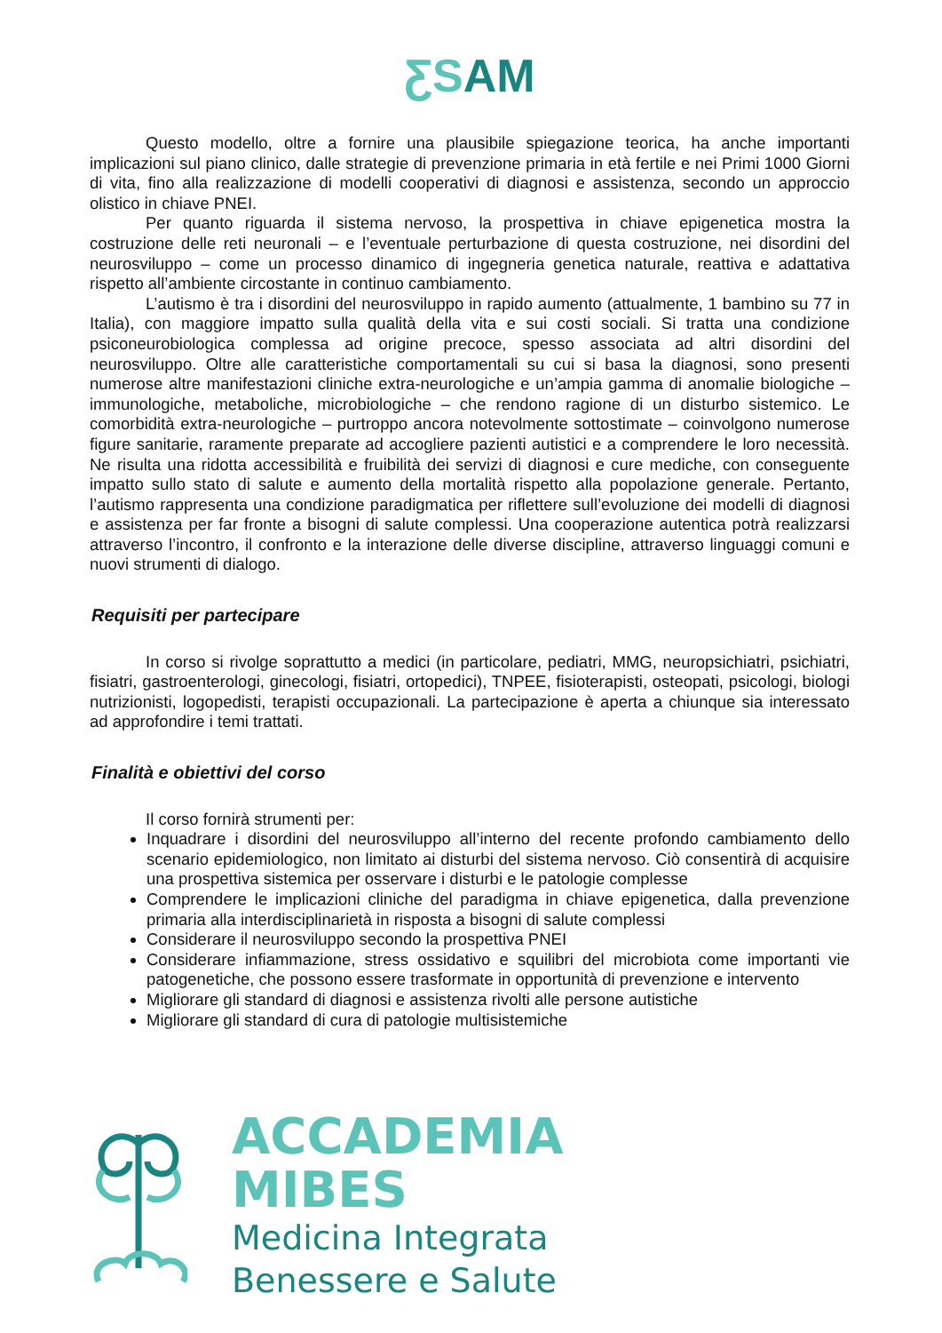ƸSAM
Questo modello, oltre a fornire una plausibile spiegazione teorica, ha anche importanti implicazioni sul piano clinico, dalle strategie di prevenzione primaria in età fertile e nei Primi 1000 Giorni di vita, fino alla realizzazione di modelli cooperativi di diagnosi e assistenza, secondo un approccio olistico in chiave PNEI.
Per quanto riguarda il sistema nervoso, la prospettiva in chiave epigenetica mostra la costruzione delle reti neuronali – e l’eventuale perturbazione di questa costruzione, nei disordini del neurosviluppo – come un processo dinamico di ingegneria genetica naturale, reattiva e adattativa rispetto all’ambiente circostante in continuo cambiamento.
L’autismo è tra i disordini del neurosviluppo in rapido aumento (attualmente, 1 bambino su 77 in Italia), con maggiore impatto sulla qualità della vita e sui costi sociali. Si tratta una condizione psiconeurobiologica complessa ad origine precoce, spesso associata ad altri disordini del neurosviluppo. Oltre alle caratteristiche comportamentali su cui si basa la diagnosi, sono presenti numerose altre manifestazioni cliniche extra-neurologiche e un’ampia gamma di anomalie biologiche – immunologiche, metaboliche, microbiologiche – che rendono ragione di un disturbo sistemico. Le comorbidità extra-neurologiche – purtroppo ancora notevolmente sottostimate – coinvolgono numerose figure sanitarie, raramente preparate ad accogliere pazienti autistici e a comprendere le loro necessità. Ne risulta una ridotta accessibilità e fruibilità dei servizi di diagnosi e cure mediche, con conseguente impatto sullo stato di salute e aumento della mortalità rispetto alla popolazione generale. Pertanto, l’autismo rappresenta una condizione paradigmatica per riflettere sull’evoluzione dei modelli di diagnosi e assistenza per far fronte a bisogni di salute complessi. Una cooperazione autentica potrà realizzarsi attraverso l’incontro, il confronto e la interazione delle diverse discipline, attraverso linguaggi comuni e nuovi strumenti di dialogo.
Requisiti per partecipare
In corso si rivolge soprattutto a medici (in particolare, pediatri, MMG, neuropsichiatri, psichiatri, fisiatri, gastroenterologi, ginecologi, fisiatri, ortopedici), TNPEE, fisioterapisti, osteopati, psicologi, biologi nutrizionisti, logopedisti, terapisti occupazionali. La partecipazione è aperta a chiunque sia interessato ad approfondire i temi trattati.
Finalità e obiettivi del corso
Il corso fornirà strumenti per:
Inquadrare i disordini del neurosviluppo all’interno del recente profondo cambiamento dello scenario epidemiologico, non limitato ai disturbi del sistema nervoso. Ciò consentirà di acquisire una prospettiva sistemica per osservare i disturbi e le patologie complesse
Comprendere le implicazioni cliniche del paradigma in chiave epigenetica, dalla prevenzione primaria alla interdisciplinarietà in risposta a bisogni di salute complessi
Considerare il neurosviluppo secondo la prospettiva PNEI
Considerare infiammazione, stress ossidativo e squilibri del microbiota come importanti vie patogenetiche, che possono essere trasformate in opportunità di prevenzione e intervento
Migliorare gli standard di diagnosi e assistenza rivolti alle persone autistiche
Migliorare gli standard di cura di patologie multisistemiche
ACCADEMIA
MIBES
Medicina Integrata
Benessere e Salute